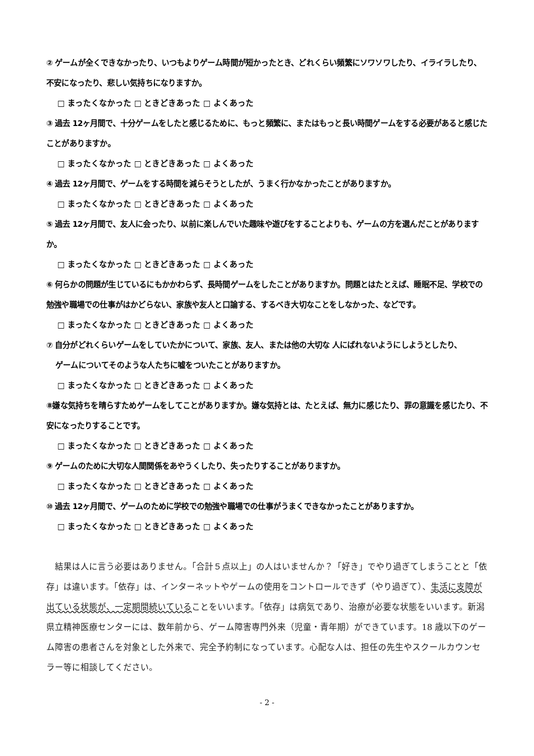② ゲームが全くできなかったり、いつもよりゲーム時間が短かったとき、どれくらい頻繁にソワソワしたり、イライラしたり、不安になったり、悲しい気持ちになりますか。
□ まったくなかった □ ときどきあった □ よくあった
③ 過去 12ヶ月間で、十分ゲームをしたと感じるために、もっと頻繁に、またはもっと長い時間ゲームをする必要があると感じたことがありますか。
□ まったくなかった □ ときどきあった □ よくあった
④ 過去 12ヶ月間で、ゲームをする時間を減らそうとしたが、うまく行かなかったことがありますか。
□ まったくなかった □ ときどきあった □ よくあった
⑤ 過去 12ヶ月間で、友人に会ったり、以前に楽しんでいた趣味や遊びをすることよりも、ゲームの方を選んだことがありますか。
□ まったくなかった □ ときどきあった □ よくあった
⑥ 何らかの問題が生じているにもかかわらず、長時間ゲームをしたことがありますか。問題とはたとえば、睡眠不足、学校での勉強や職場での仕事がはかどらない、家族や友人と口論する、するべき大切なことをしなかった、などです。
□ まったくなかった □ ときどきあった □ よくあった
⑦ 自分がどれくらいゲームをしていたかについて、家族、友人、または他の大切な 人にばれないようにしようとしたり、
ゲームについてそのような人たちに嘘をついたことがありますか。
□ まったくなかった □ ときどきあった □ よくあった
⑧嫌な気持ちを晴らすためゲームをしてことがありますか。嫌な気持とは、たとえば、無力に感じたり、罪の意識を感じたり、不安になったりすることです。
□ まったくなかった □ ときどきあった □ よくあった
⑨ ゲームのために大切な人間関係をあやうくしたり、失ったりすることがありますか。
□ まったくなかった □ ときどきあった □ よくあった
⑩ 過去 12ヶ月間で、ゲームのために学校での勉強や職場での仕事がうまくできなかったことがありますか。
□ まったくなかった □ ときどきあった □ よくあった
結果は人に言う必要はありません。「合計５点以上」の人はいませんか？「好き」でやり過ぎてしまうことと「依存」は違います。「依存」は、インターネットやゲームの使用をコントロールできず（やり過ぎて）、生活に支障が出ている状態が、一定期間続いていることをいいます。「依存」は病気であり、治療が必要な状態をいいます。新潟県立精神医療センターには、数年前から、ゲーム障害専門外来（児童・青年期）ができています。18 歳以下のゲーム障害の患者さんを対象とした外来で、完全予約制になっています。心配な人は、担任の先生やスクールカウンセラー等に相談してください。
- 2 -